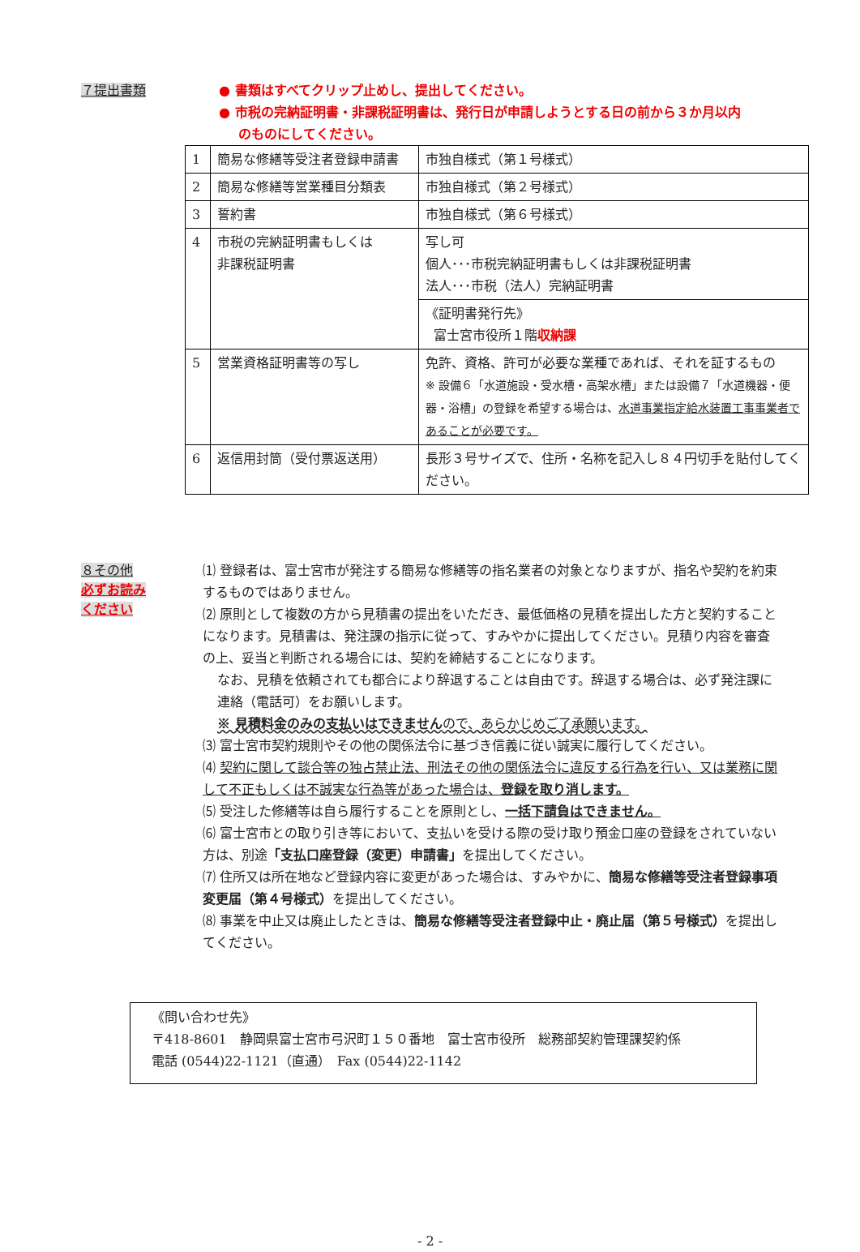７提出書類
● 書類はすべてクリップ止めし、提出してください。
● 市税の完納証明書・非課税証明書は、発行日が申請しようとする日の前から３か月以内
のものにしてください。
| 1 | 簡易な修繕等受注者登録申請書 | 市独自様式（第１号様式） |
| 2 | 簡易な修繕等営業種目分類表 | 市独自様式（第２号様式） |
| 3 | 誓約書 | 市独自様式（第６号様式） |
| 4 | 市税の完納証明書もしくは 非課税証明書 | 写し可 個人･･･市税完納証明書もしくは非課税証明書 法人･･･市税（法人）完納証明書 |
| | | 《証明書発行先》 富士宮市役所１階 収納課 |
| 5 | 営業資格証明書等の写し | 免許、資格、許可が必要な業種であれば、それを証するもの ※ 設備６「水道施設・受水槽・高架水槽」または設備７「水道機器・便器・浴槽」の登録を希望する場合は、 水道事業指定給水装置工事事業者であることが必要です。 |
| 6 | 返信用封筒（受付票返送用） | 長形３号サイズで、住所・名称を記入し８４円切手を貼付してください。 |
８その他
必ずお読み
ください
⑴ 登録者は、富士宮市が発注する簡易な修繕等の指名業者の対象となりますが、指名や契約を約束するものではありません。
⑵ 原則として複数の方から見積書の提出をいただき、最低価格の見積を提出した方と契約することになります。見積書は、発注課の指示に従って、すみやかに提出してください。見積り内容を審査の上、妥当と判断される場合には、契約を締結することになります。
なお、見積を依頼されても都合により辞退することは自由です。辞退する場合は、必ず発注課に連絡（電話可）をお願いします。
※ 見積料金のみの支払いはできませんので、あらかじめご了承願います。
⑶ 富士宮市契約規則やその他の関係法令に基づき信義に従い誠実に履行してください。
⑷ 契約に関して談合等の独占禁止法、刑法その他の関係法令に違反する行為を行い、又は業務に関して不正もしくは不誠実な行為等があった場合は、登録を取り消します。
⑸ 受注した修繕等は自ら履行することを原則とし、一括下請負はできません。
⑹ 富士宮市との取り引き等において、支払いを受ける際の受け取り預金口座の登録をされていない方は、別途「支払口座登録（変更）申請書」を提出してください。
⑺ 住所又は所在地など登録内容に変更があった場合は、すみやかに、簡易な修繕等受注者登録事項変更届（第４号様式）を提出してください。
⑻ 事業を中止又は廃止したときは、簡易な修繕等受注者登録中止・廃止届（第５号様式）を提出してください。
《問い合わせ先》
〒418-8601　静岡県富士宮市弓沢町１５０番地　富士宮市役所　総務部契約管理課契約係
電話 (0544)22-1121（直通）　Fax (0544)22-1142
- 2 -